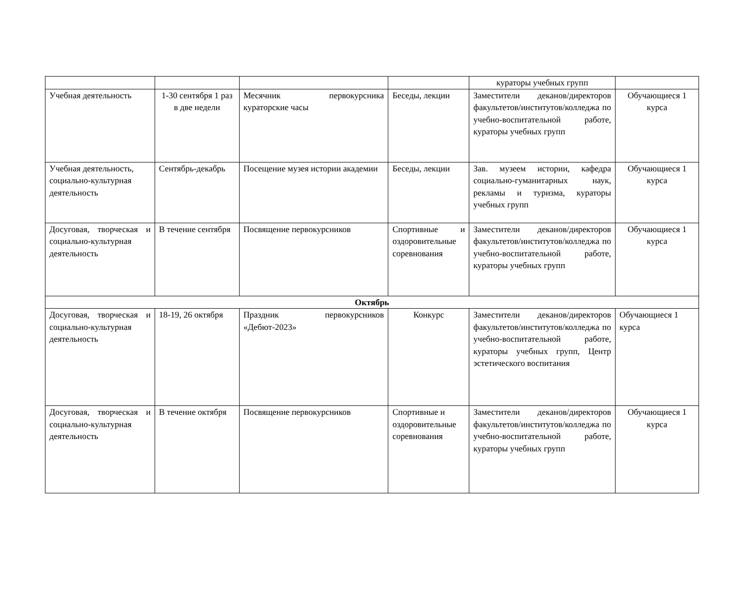| | | | | кураторы учебных групп | |
| Учебная деятельность | 1-30 сентября 1 раз в две недели | Месячник первокурсника кураторские часы | Беседы, лекции | Заместители деканов/директоров факультетов/институтов/колледжа по учебно-воспитательной работе, кураторы учебных групп | Обучающиеся 1 курса |
| Учебная деятельность, социально-культурная деятельность | Сентябрь-декабрь | Посещение музея истории академии | Беседы, лекции | Зав. музеем истории, кафедра социально-гуманитарных наук, рекламы и туризма, кураторы учебных групп | Обучающиеся 1 курса |
| Досуговая, творческая и социально-культурная деятельность | В течение сентября | Посвящение первокурсников | Спортивные и оздоровительные соревнования | Заместители деканов/директоров факультетов/институтов/колледжа по учебно-воспитательной работе, кураторы учебных групп | Обучающиеся 1 курса |
| Октябрь | | | | | |
| Досуговая, творческая и социально-культурная деятельность | 18-19, 26 октября | Праздник первокурсников «Дебют-2023» | Конкурс | Заместители деканов/директоров факультетов/институтов/колледжа по учебно-воспитательной работе, кураторы учебных групп, Центр эстетического воспитания | Обучающиеся 1 курса |
| Досуговая, творческая и социально-культурная деятельность | В течение октября | Посвящение первокурсников | Спортивные и оздоровительные соревнования | Заместители деканов/директоров факультетов/институтов/колледжа по учебно-воспитательной работе, кураторы учебных групп | Обучающиеся 1 курса |